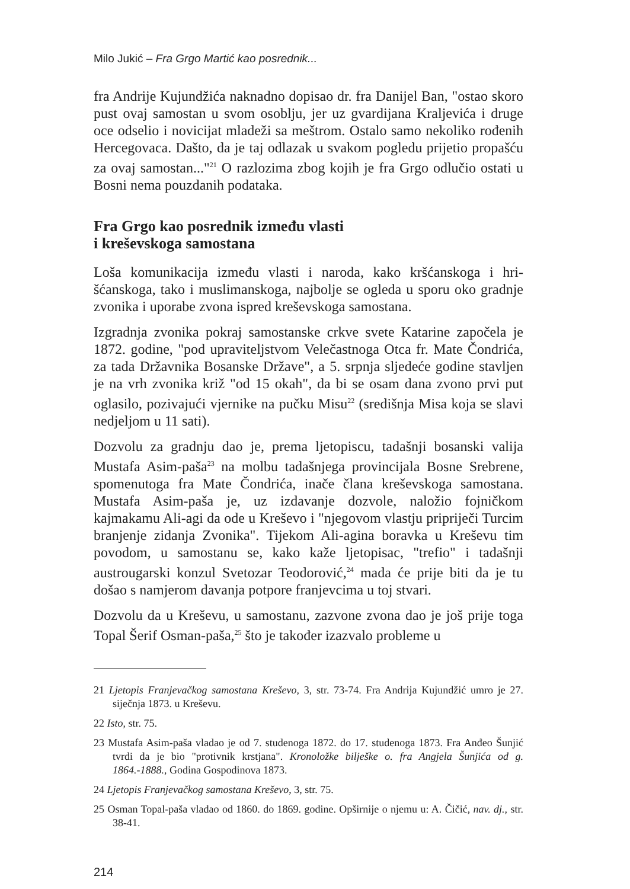Milo Jukić – Fra Grgo Martić kao posrednik...
fra Andrije Kujundžića naknadno dopisao dr. fra Danijel Ban, "ostao skoro pust ovaj samostan u svom osoblju, jer uz gvardijana Kralje­vića i druge oce odselio i novicijat mladeži sa meštrom. Ostalo samo nekoliko rođenih Hercegovaca. Dašto, da je taj odlazak u svakom pogledu prijetio propašću za ovaj samostan..."<sup>21</sup> O razlozima zbog kojih je fra Grgo odlučio ostati u Bosni nema pouzdanih podataka.
Fra Grgo kao posrednik između vlasti
i kreševskoga samostana
Loša komunikacija između vlasti i naroda, kako kršćanskoga i hri­šćanskoga, tako i muslimanskoga, najbolje se ogleda u sporu oko gradnje zvonika i uporabe zvona ispred kreševskoga samostana.
Izgradnja zvonika pokraj samostanske crkve svete Katarine započe­la je 1872. godine, "pod upraviteljstvom Velečastnoga Otca fr. Mate Čondrića, za tada Državnika Bosanske Države", a 5. srpnja sljedeće godine stavljen je na vrh zvonika križ "od 15 okah", da bi se osam dana zvono prvi put oglasilo, pozivajući vjernike na pučku Misu<sup>22</sup> (središnja Misa koja se slavi nedjeljom u 11 sati).
Dozvolu za gradnju dao je, prema ljetopiscu, tadašnji bosanski valija Mustafa Asim-paša<sup>23</sup> na molbu tadašnjega provincijala Bosne Srebre­ne, spomenutoga fra Mate Čondrića, inače člana kreševskoga samo­stana. Mustafa Asim-paša je, uz izdavanje dozvole, naložio fojničkom kajmakamu Ali-agi da ode u Kreševo i "njegovom vlastju pripriječi Tur­cim branjenje zidanja Zvonika". Tijekom Ali-agina boravka u Kreševu tim povodom, u samostanu se, kako kaže ljetopisac, "trefio" i tadašnji austrougarski konzul Svetozar Teodorović,<sup>24</sup> mada će prije biti da je tu došao s namjerom davanja potpore franjevcima u toj stvari.
Dozvolu da u Kreševu, u samostanu, zazvone zvona dao je još prije toga Topal Šerif Osman-paša,<sup>25</sup> što je također izazvalo probleme u
21 Ljetopis Franjevačkog samostana Kreševo, 3, str. 73-74. Fra Andrija Kujundžić umro je 27. siječnja 1873. u Kreševu.
22 Isto, str. 75.
23 Mustafa Asim-paša vladao je od 7. studenoga 1872. do 17. studenoga 1873. Fra Anđeo Šunjić tvrdi da je bio "protivnik krstjana". Kronoložke bilješke o. fra Angjela Šunjića od g. 1864.-1888., Godina Gospodinova 1873.
24 Ljetopis Franjevačkog samostana Kreševo, 3, str. 75.
25 Osman Topal-paša vladao od 1860. do 1869. godine. Opširnije o njemu u: A. Čičić, nav. dj., str. 38-41.
214